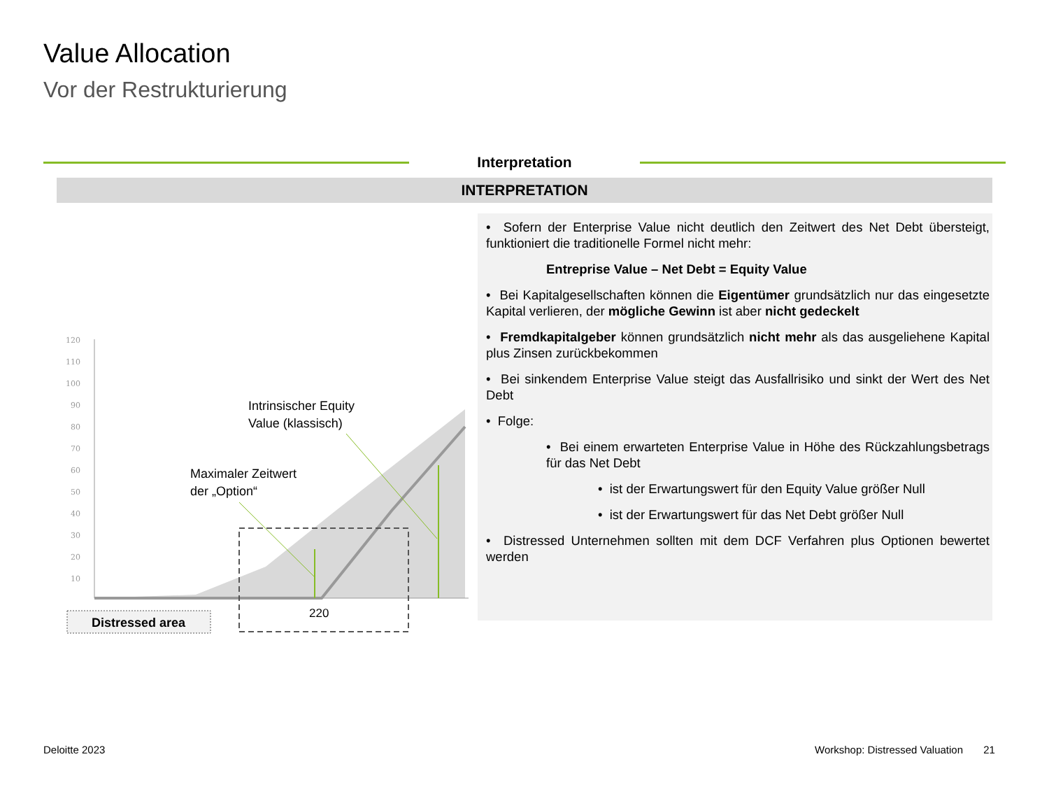Value Allocation
Vor der Restrukturierung
Interpretation
INTERPRETATION
120
110
100
90
80
70
60
50
40
30
20
10
Intrinsischer Equity
Value (klassisch)
Maximaler Zeitwert
der „Option“
220
Distressed area
• Sofern der Enterprise Value nicht deutlich den Zeitwert des Net Debt übersteigt, funktioniert die traditionelle Formel nicht mehr:
Entreprise Value – Net Debt = Equity Value
• Bei Kapitalgesellschaften können die Eigentümer grundsätzlich nur das eingesetzte Kapital verlieren, der mögliche Gewinn ist aber nicht gedeckelt
• Fremdkapitalgeber können grundsätzlich nicht mehr als das ausgeliehene Kapital plus Zinsen zurückbekommen
• Bei sinkendem Enterprise Value steigt das Ausfallrisiko und sinkt der Wert des Net Debt
• Folge:
• Bei einem erwarteten Enterprise Value in Höhe des Rückzahlungsbetrags für das Net Debt
• ist der Erwartungswert für den Equity Value größer Null
• ist der Erwartungswert für das Net Debt größer Null
• Distressed Unternehmen sollten mit dem DCF Verfahren plus Optionen bewertet werden
Deloitte 2023
Workshop: Distressed Valuation 21